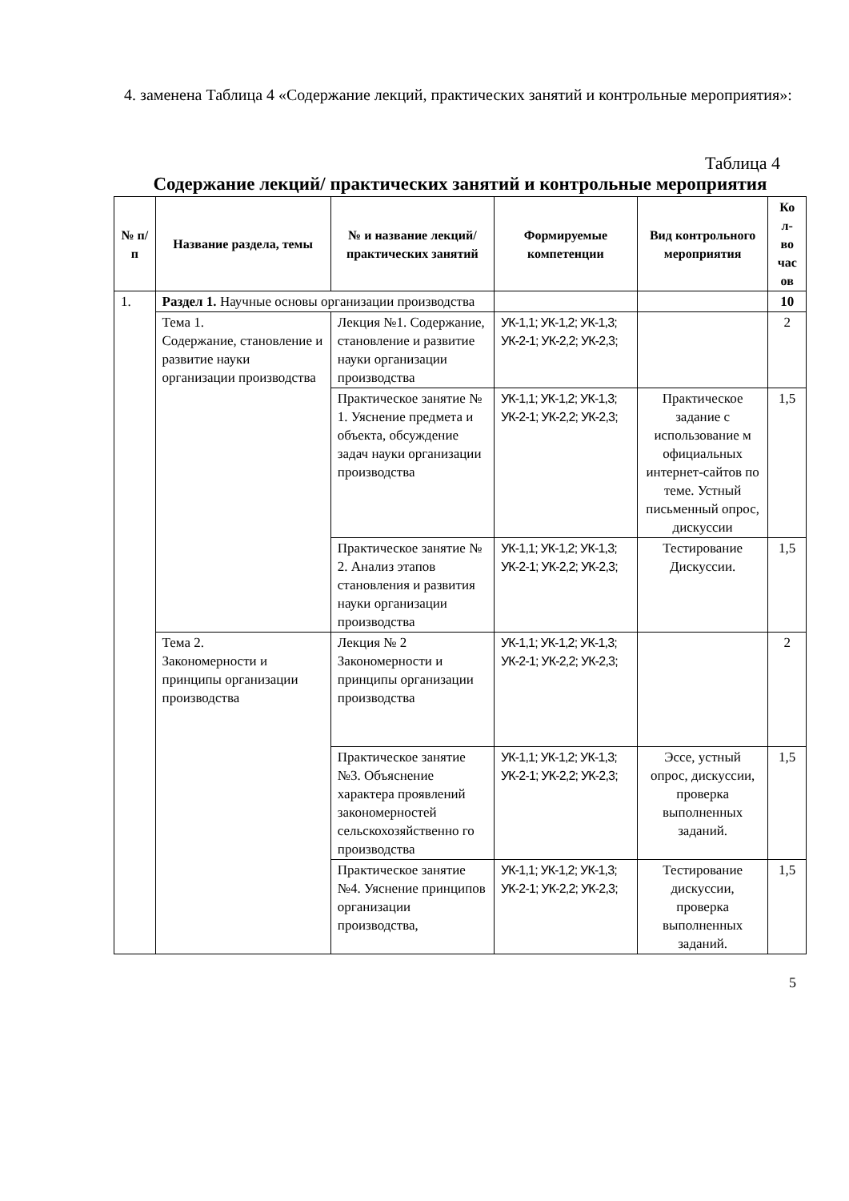4. заменена Таблица 4 «Содержание лекций, практических занятий и контрольные мероприятия»:
Таблица 4
Содержание лекций/ практических занятий и контрольные мероприятия
| № п/п | Название раздела, темы | № и название лекций/ практических занятий | Формируемые компетенции | Вид контрольного мероприятия | Ко л-во час ов |
| --- | --- | --- | --- | --- | --- |
| 1. | Раздел 1. Научные основы организации производства | | | | 10 |
| | Тема 1. Содержание, становление и развитие науки организации производства | Лекция №1. Содержание, становление и развитие науки организации производства | УК-1,1; УК-1,2; УК-1,3; УК-2-1; УК-2,2; УК-2,3; | | 2 |
| | | Практическое занятие № 1. Уяснение предмета и объекта, обсуждение задач науки организации производства | УК-1,1; УК-1,2; УК-1,3; УК-2-1; УК-2,2; УК-2,3; | Практическое задание с использование м официальных интернет-сайтов по теме. Устный письменный опрос, дискуссии | 1,5 |
| | | Практическое занятие № 2. Анализ этапов становления и развития науки организации производства | УК-1,1; УК-1,2; УК-1,3; УК-2-1; УК-2,2; УК-2,3; | Тестирование Дискуссии. | 1,5 |
| | Тема 2. Закономерности и принципы организации производства | Лекция № 2 Закономерности и принципы организации производства | УК-1,1; УК-1,2; УК-1,3; УК-2-1; УК-2,2; УК-2,3; | | 2 |
| | | Практическое занятие №3. Объяснение характера проявлений закономерностей сельскохозяйственно го производства | УК-1,1; УК-1,2; УК-1,3; УК-2-1; УК-2,2; УК-2,3; | Эссе, устный опрос, дискуссии, проверка выполненных заданий. | 1,5 |
| | | Практическое занятие №4. Уяснение принципов организации производства, | УК-1,1; УК-1,2; УК-1,3; УК-2-1; УК-2,2; УК-2,3; | Тестирование дискуссии, проверка выполненных заданий. | 1,5 |
5